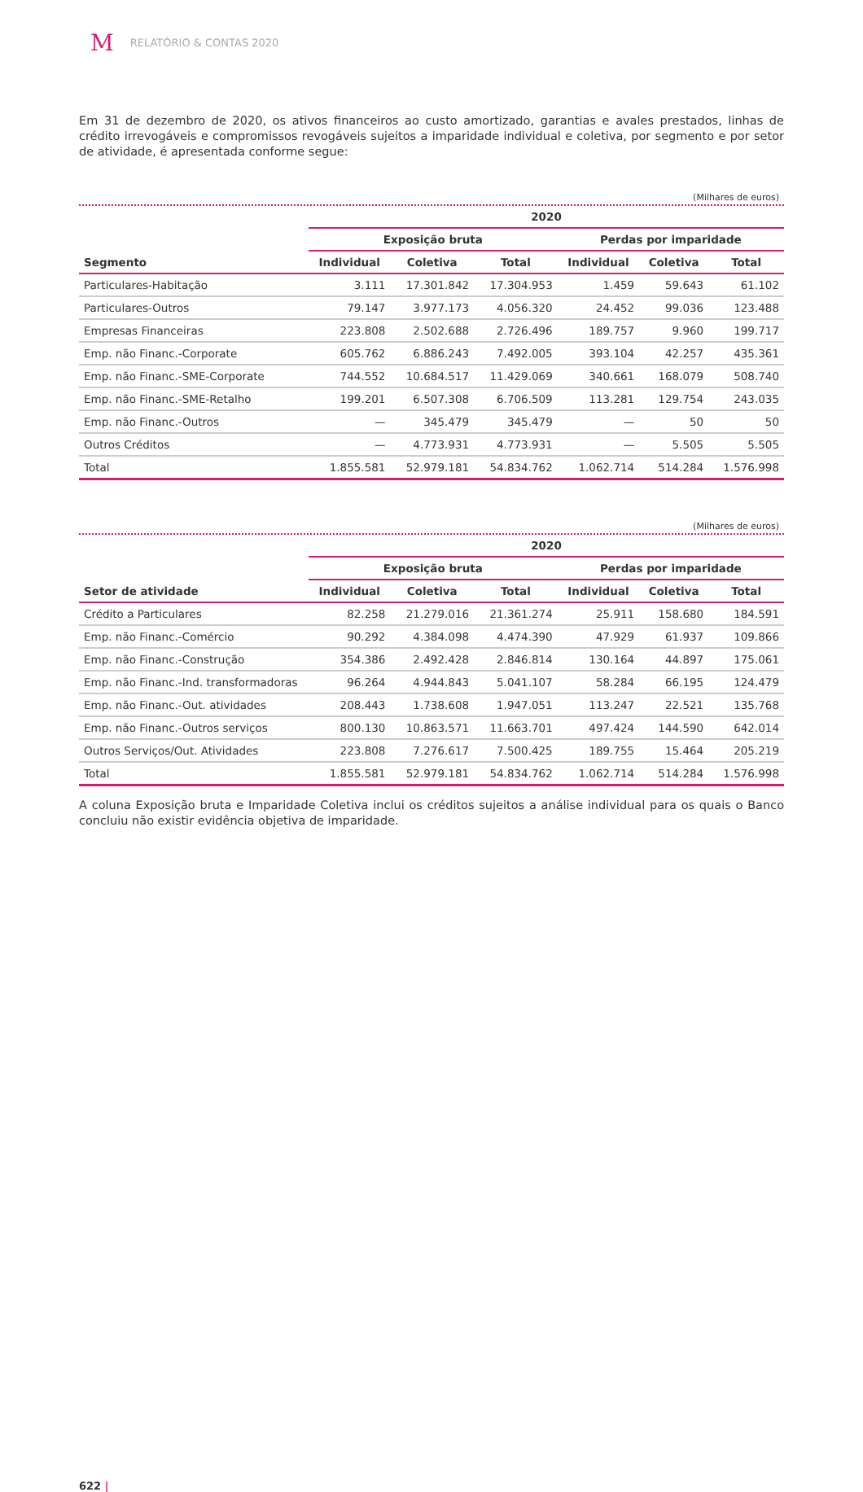M RELATÓRIO & CONTAS 2020
Em 31 de dezembro de 2020, os ativos financeiros ao custo amortizado, garantias e avales prestados, linhas de crédito irrevogáveis e compromissos revogáveis sujeitos a imparidade individual e coletiva, por segmento e por setor de atividade, é apresentada conforme segue:
(Milhares de euros)
| | 2020 | | | | | |
| --- | --- | --- | --- | --- | --- | --- |
| | Exposição bruta | | | Perdas por imparidade | | |
| Segmento | Individual | Coletiva | Total | Individual | Coletiva | Total |
| Particulares-Habitação | 3.111 | 17.301.842 | 17.304.953 | 1.459 | 59.643 | 61.102 |
| Particulares-Outros | 79.147 | 3.977.173 | 4.056.320 | 24.452 | 99.036 | 123.488 |
| Empresas Financeiras | 223.808 | 2.502.688 | 2.726.496 | 189.757 | 9.960 | 199.717 |
| Emp. não Financ.-Corporate | 605.762 | 6.886.243 | 7.492.005 | 393.104 | 42.257 | 435.361 |
| Emp. não Financ.-SME-Corporate | 744.552 | 10.684.517 | 11.429.069 | 340.661 | 168.079 | 508.740 |
| Emp. não Financ.-SME-Retalho | 199.201 | 6.507.308 | 6.706.509 | 113.281 | 129.754 | 243.035 |
| Emp. não Financ.-Outros | — | 345.479 | 345.479 | — | 50 | 50 |
| Outros Créditos | — | 4.773.931 | 4.773.931 | — | 5.505 | 5.505 |
| Total | 1.855.581 | 52.979.181 | 54.834.762 | 1.062.714 | 514.284 | 1.576.998 |
(Milhares de euros)
| | 2020 | | | | | |
| --- | --- | --- | --- | --- | --- | --- |
| | Exposição bruta | | | Perdas por imparidade | | |
| Setor de atividade | Individual | Coletiva | Total | Individual | Coletiva | Total |
| Crédito a Particulares | 82.258 | 21.279.016 | 21.361.274 | 25.911 | 158.680 | 184.591 |
| Emp. não Financ.-Comércio | 90.292 | 4.384.098 | 4.474.390 | 47.929 | 61.937 | 109.866 |
| Emp. não Financ.-Construção | 354.386 | 2.492.428 | 2.846.814 | 130.164 | 44.897 | 175.061 |
| Emp. não Financ.-Ind. transformadoras | 96.264 | 4.944.843 | 5.041.107 | 58.284 | 66.195 | 124.479 |
| Emp. não Financ.-Out. atividades | 208.443 | 1.738.608 | 1.947.051 | 113.247 | 22.521 | 135.768 |
| Emp. não Financ.-Outros serviços | 800.130 | 10.863.571 | 11.663.701 | 497.424 | 144.590 | 642.014 |
| Outros Serviços/Out. Atividades | 223.808 | 7.276.617 | 7.500.425 | 189.755 | 15.464 | 205.219 |
| Total | 1.855.581 | 52.979.181 | 54.834.762 | 1.062.714 | 514.284 | 1.576.998 |
A coluna Exposição bruta e Imparidade Coletiva inclui os créditos sujeitos a análise individual para os quais o Banco concluiu não existir evidência objetiva de imparidade.
622 |